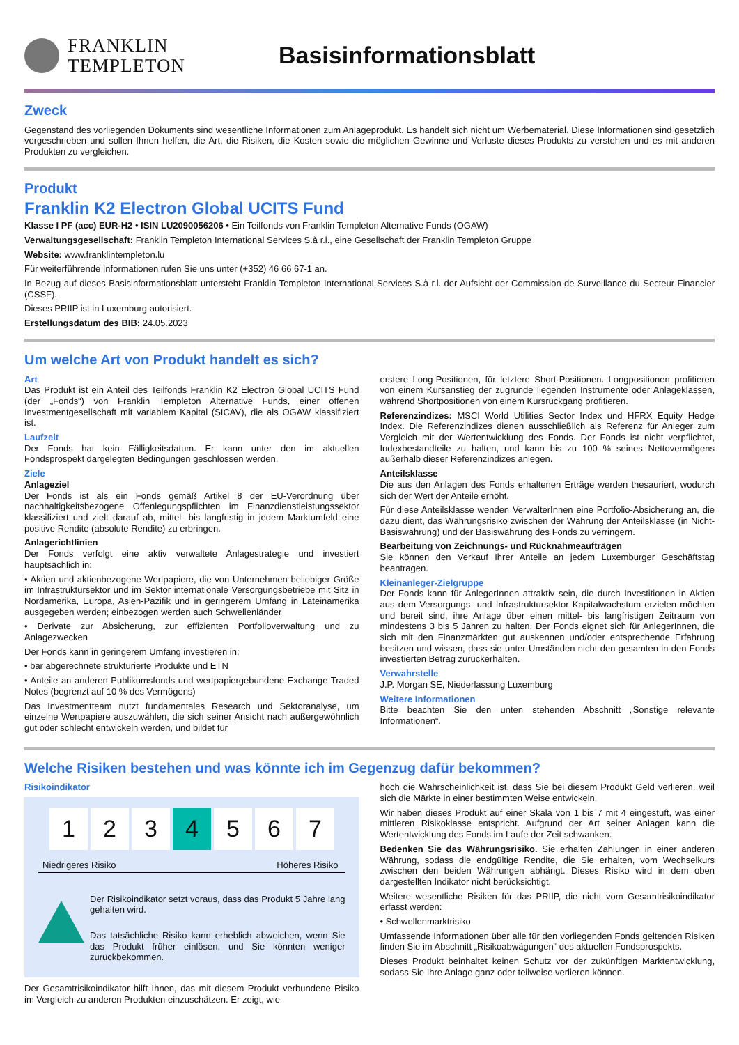FRANKLIN
TEMPLETON
Basisinformationsblatt
Zweck
Gegenstand des vorliegenden Dokuments sind wesentliche Informationen zum Anlageprodukt. Es handelt sich nicht um Werbematerial. Diese Informationen sind gesetzlich vorgeschrieben und sollen Ihnen helfen, die Art, die Risiken, die Kosten sowie die möglichen Gewinne und Verluste dieses Produkts zu verstehen und es mit anderen Produkten zu vergleichen.
Produkt
Franklin K2 Electron Global UCITS Fund
Klasse I PF (acc) EUR-H2 • ISIN LU2090056206 • Ein Teilfonds von Franklin Templeton Alternative Funds (OGAW)
Verwaltungsgesellschaft: Franklin Templeton International Services S.à r.l., eine Gesellschaft der Franklin Templeton Gruppe
Website: www.franklintempleton.lu
Für weiterführende Informationen rufen Sie uns unter (+352) 46 66 67-1 an.
In Bezug auf dieses Basisinformationsblatt untersteht Franklin Templeton International Services S.à r.l. der Aufsicht der Commission de Surveillance du Secteur Financier (CSSF).
Dieses PRIIP ist in Luxemburg autorisiert.
Erstellungsdatum des BIB: 24.05.2023
Um welche Art von Produkt handelt es sich?
Art
Das Produkt ist ein Anteil des Teilfonds Franklin K2 Electron Global UCITS Fund (der „Fonds“) von Franklin Templeton Alternative Funds, einer offenen Investmentgesellschaft mit variablem Kapital (SICAV), die als OGAW klassifiziert ist.
Laufzeit
Der Fonds hat kein Fälligkeitsdatum. Er kann unter den im aktuellen Fondsprospekt dargelegten Bedingungen geschlossen werden.
Ziele
Anlageziel
Der Fonds ist als ein Fonds gemäß Artikel 8 der EU-Verordnung über nachhaltigkeitsbezogene Offenlegungspflichten im Finanzdienstleistungssektor klassifiziert und zielt darauf ab, mittel- bis langfristig in jedem Marktumfeld eine positive Rendite (absolute Rendite) zu erbringen.
Anlagerichtlinien
Der Fonds verfolgt eine aktiv verwaltete Anlagestrategie und investiert hauptsächlich in:
• Aktien und aktienbezogene Wertpapiere, die von Unternehmen beliebiger Größe im Infrastruktursektor und im Sektor internationale Versorgungsbetriebe mit Sitz in Nordamerika, Europa, Asien-Pazifik und in geringerem Umfang in Lateinamerika ausgegeben werden; einbezogen werden auch Schwellenländer
• Derivate zur Absicherung, zur effizienten Portfolioverwaltung und zu Anlagezwecken
Der Fonds kann in geringerem Umfang investieren in:
• bar abgerechnete strukturierte Produkte und ETN
• Anteile an anderen Publikumsfonds und wertpapiergebundene Exchange Traded Notes (begrenzt auf 10 % des Vermögens)
Das Investmentteam nutzt fundamentales Research und Sektoranalyse, um einzelne Wertpapiere auszuwählen, die sich seiner Ansicht nach außergewöhnlich gut oder schlecht entwickeln werden, und bildet für
erstere Long-Positionen, für letztere Short-Positionen. Longpositionen profitieren von einem Kursanstieg der zugrunde liegenden Instrumente oder Anlageklassen, während Shortpositionen von einem Kursrückgang profitieren.
Referenzindizes: MSCI World Utilities Sector Index und HFRX Equity Hedge Index. Die Referenzindizes dienen ausschließlich als Referenz für Anleger zum Vergleich mit der Wertentwicklung des Fonds. Der Fonds ist nicht verpflichtet, Indexbestandteile zu halten, und kann bis zu 100 % seines Nettovermögens außerhalb dieser Referenzindizes anlegen.
Anteilsklasse
Die aus den Anlagen des Fonds erhaltenen Erträge werden thesauriert, wodurch sich der Wert der Anteile erhöht.
Für diese Anteilsklasse wenden VerwalterInnen eine Portfolio-Absicherung an, die dazu dient, das Währungsrisiko zwischen der Währung der Anteilsklasse (in Nicht-Basiswährung) und der Basiswährung des Fonds zu verringern.
Bearbeitung von Zeichnungs- und Rücknahmeaufträgen
Sie können den Verkauf Ihrer Anteile an jedem Luxemburger Geschäftstag beantragen.
Kleinanleger-Zielgruppe
Der Fonds kann für AnlegerInnen attraktiv sein, die durch Investitionen in Aktien aus dem Versorgungs- und Infrastruktursektor Kapitalwachstum erzielen möchten und bereit sind, ihre Anlage über einen mittel- bis langfristigen Zeitraum von mindestens 3 bis 5 Jahren zu halten. Der Fonds eignet sich für AnlegerInnen, die sich mit den Finanzmärkten gut auskennen und/oder entsprechende Erfahrung besitzen und wissen, dass sie unter Umständen nicht den gesamten in den Fonds investierten Betrag zurückerhalten.
Verwahrstelle
J.P. Morgan SE, Niederlassung Luxemburg
Weitere Informationen
Bitte beachten Sie den unten stehenden Abschnitt „Sonstige relevante Informationen“.
Welche Risiken bestehen und was könnte ich im Gegenzug dafür bekommen?
Risikoindikator
1 2 3 4 5 6 7
Niedrigeres Risiko Höheres Risiko
Der Risikoindikator setzt voraus, dass das Produkt 5 Jahre lang gehalten wird.
Das tatsächliche Risiko kann erheblich abweichen, wenn Sie das Produkt früher einlösen, und Sie könnten weniger zurückbekommen.
Der Gesamtrisikoindikator hilft Ihnen, das mit diesem Produkt verbundene Risiko im Vergleich zu anderen Produkten einzuschätzen. Er zeigt, wie
hoch die Wahrscheinlichkeit ist, dass Sie bei diesem Produkt Geld verlieren, weil sich die Märkte in einer bestimmten Weise entwickeln.
Wir haben dieses Produkt auf einer Skala von 1 bis 7 mit 4 eingestuft, was einer mittleren Risikoklasse entspricht. Aufgrund der Art seiner Anlagen kann die Wertentwicklung des Fonds im Laufe der Zeit schwanken.
Bedenken Sie das Währungsrisiko. Sie erhalten Zahlungen in einer anderen Währung, sodass die endgültige Rendite, die Sie erhalten, vom Wechselkurs zwischen den beiden Währungen abhängt. Dieses Risiko wird in dem oben dargestellten Indikator nicht berücksichtigt.
Weitere wesentliche Risiken für das PRIIP, die nicht vom Gesamtrisikoindikator erfasst werden:
• Schwellenmarktrisiko
Umfassende Informationen über alle für den vorliegenden Fonds geltenden Risiken finden Sie im Abschnitt „Risikoabwägungen“ des aktuellen Fondsprospekts.
Dieses Produkt beinhaltet keinen Schutz vor der zukünftigen Marktentwicklung, sodass Sie Ihre Anlage ganz oder teilweise verlieren können.